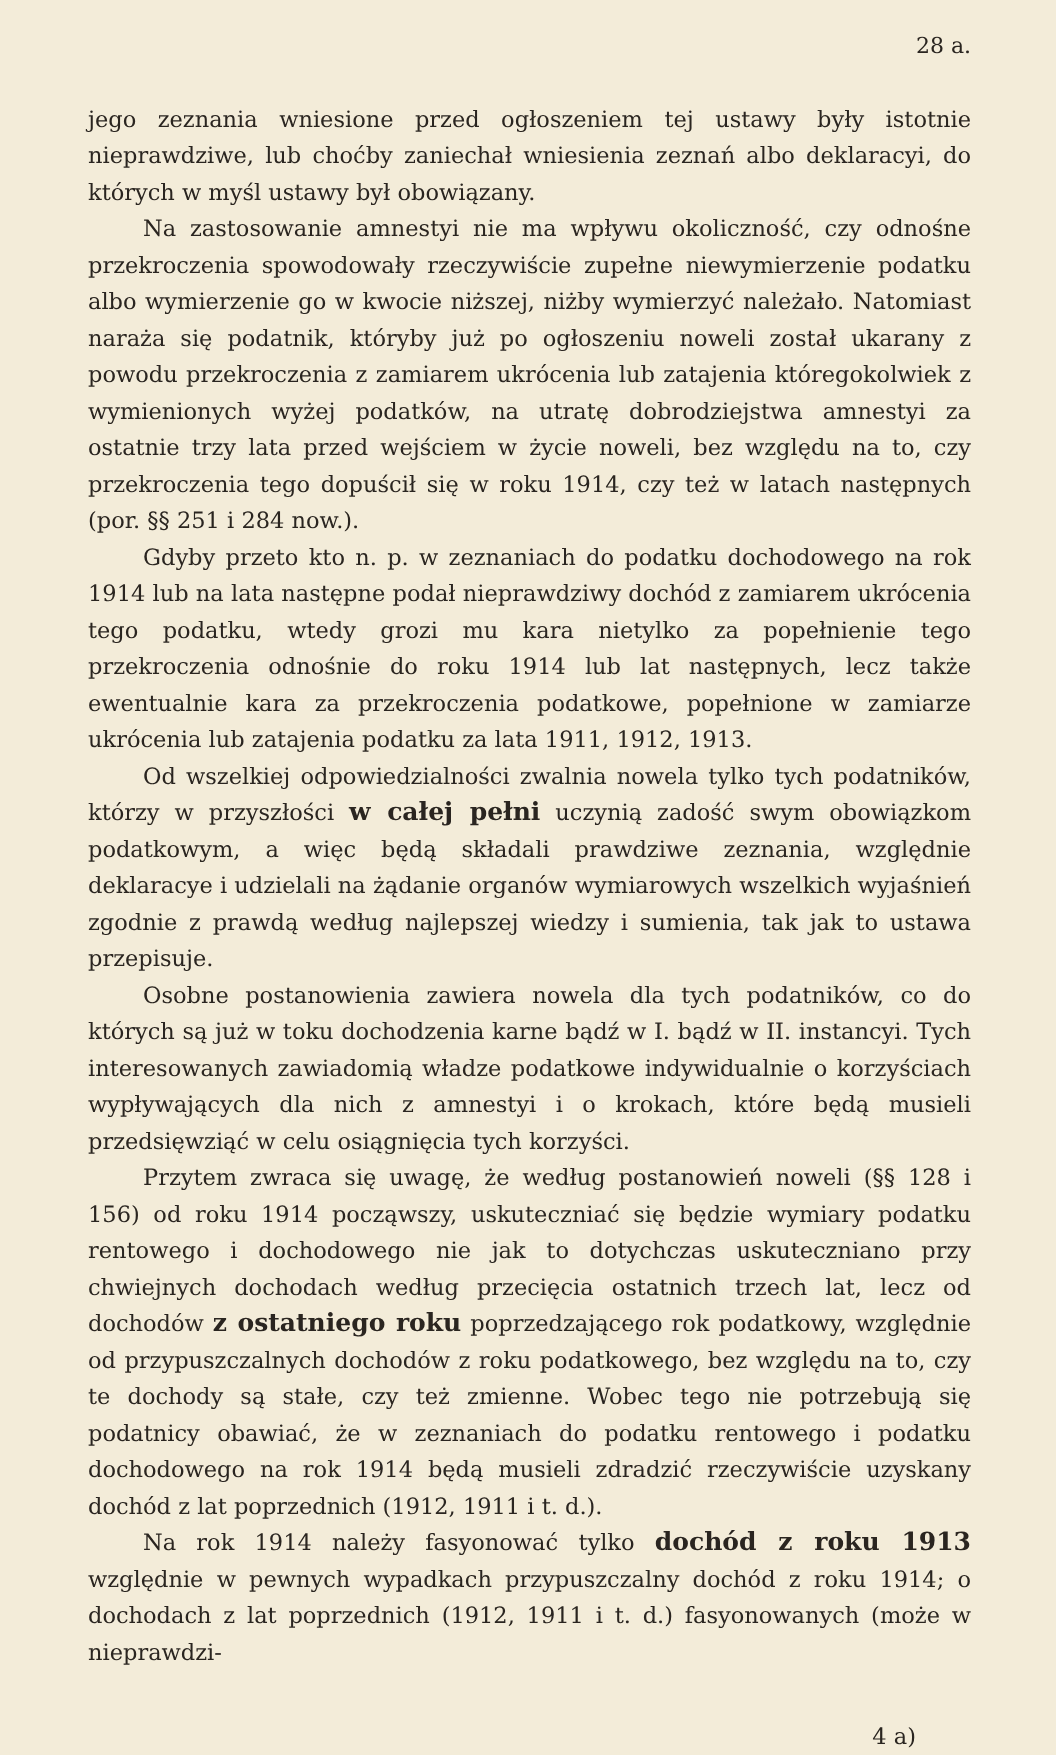28 a.
jego zeznania wniesione przed ogłoszeniem tej ustawy były istotnie nieprawdziwe, lub choćby zaniechał wniesienia zeznań albo deklaracyi, do których w myśl ustawy był obowiązany.
Na zastosowanie amnestyi nie ma wpływu okoliczność, czy odnośne przekroczenia spowodowały rzeczywiście zupełne niewymierzenie podatku albo wymierzenie go w kwocie niższej, niżby wymierzyć należało. Natomiast naraża się podatnik, któryby już po ogłoszeniu noweli został ukarany z powodu przekroczenia z zamiarem ukrócenia lub zatajenia któregokolwiek z wymienionych wyżej podatków, na utratę dobrodziejstwa amnestyi za ostatnie trzy lata przed wejściem w życie noweli, bez względu na to, czy przekroczenia tego dopuścił się w roku 1914, czy też w latach następnych (por. §§ 251 i 284 now.).
Gdyby przeto kto n. p. w zeznaniach do podatku dochodowego na rok 1914 lub na lata następne podał nieprawdziwy dochód z zamiarem ukrócenia tego podatku, wtedy grozi mu kara nietylko za popełnienie tego przekroczenia odnośnie do roku 1914 lub lat następnych, lecz także ewentualnie kara za przekroczenia podatkowe, popełnione w zamiarze ukrócenia lub zatajenia podatku za lata 1911, 1912, 1913.
Od wszelkiej odpowiedzialności zwalnia nowela tylko tych podatników, którzy w przyszłości w całej pełni uczynią zadość swym obowiązkom podatkowym, a więc będą składali prawdziwe zeznania, względnie deklaracye i udzielali na żądanie organów wymiarowych wszelkich wyjaśnień zgodnie z prawdą według najlepszej wiedzy i sumienia, tak jak to ustawa przepisuje.
Osobne postanowienia zawiera nowela dla tych podatników, co do których są już w toku dochodzenia karne bądź w I. bądź w II. instancyi. Tych interesowanych zawiadomią władze podatkowe indywidualnie o korzyściach wypływających dla nich z amnestyi i o krokach, które będą musieli przedsięwziąć w celu osiągnięcia tych korzyści.
Przytem zwraca się uwagę, że według postanowień noweli (§§ 128 i 156) od roku 1914 począwszy, uskuteczniać się będzie wymiary podatku rentowego i dochodowego nie jak to dotychczas uskuteczniano przy chwiejnych dochodach według przecięcia ostatnich trzech lat, lecz od dochodów z ostatniego roku poprzedzającego rok podatkowy, względnie od przypuszczalnych dochodów z roku podatkowego, bez względu na to, czy te dochody są stałe, czy też zmienne. Wobec tego nie potrzebują się podatnicy obawiać, że w zeznaniach do podatku rentowego i podatku dochodowego na rok 1914 będą musieli zdradzić rzeczywiście uzyskany dochód z lat poprzednich (1912, 1911 i t. d.).
Na rok 1914 należy fasyonować tylko dochód z roku 1913 względnie w pewnych wypadkach przypuszczalny dochód z roku 1914; o dochodach z lat poprzednich (1912, 1911 i t. d.) fasyonowanych (może w nieprawdzi-
4 a)